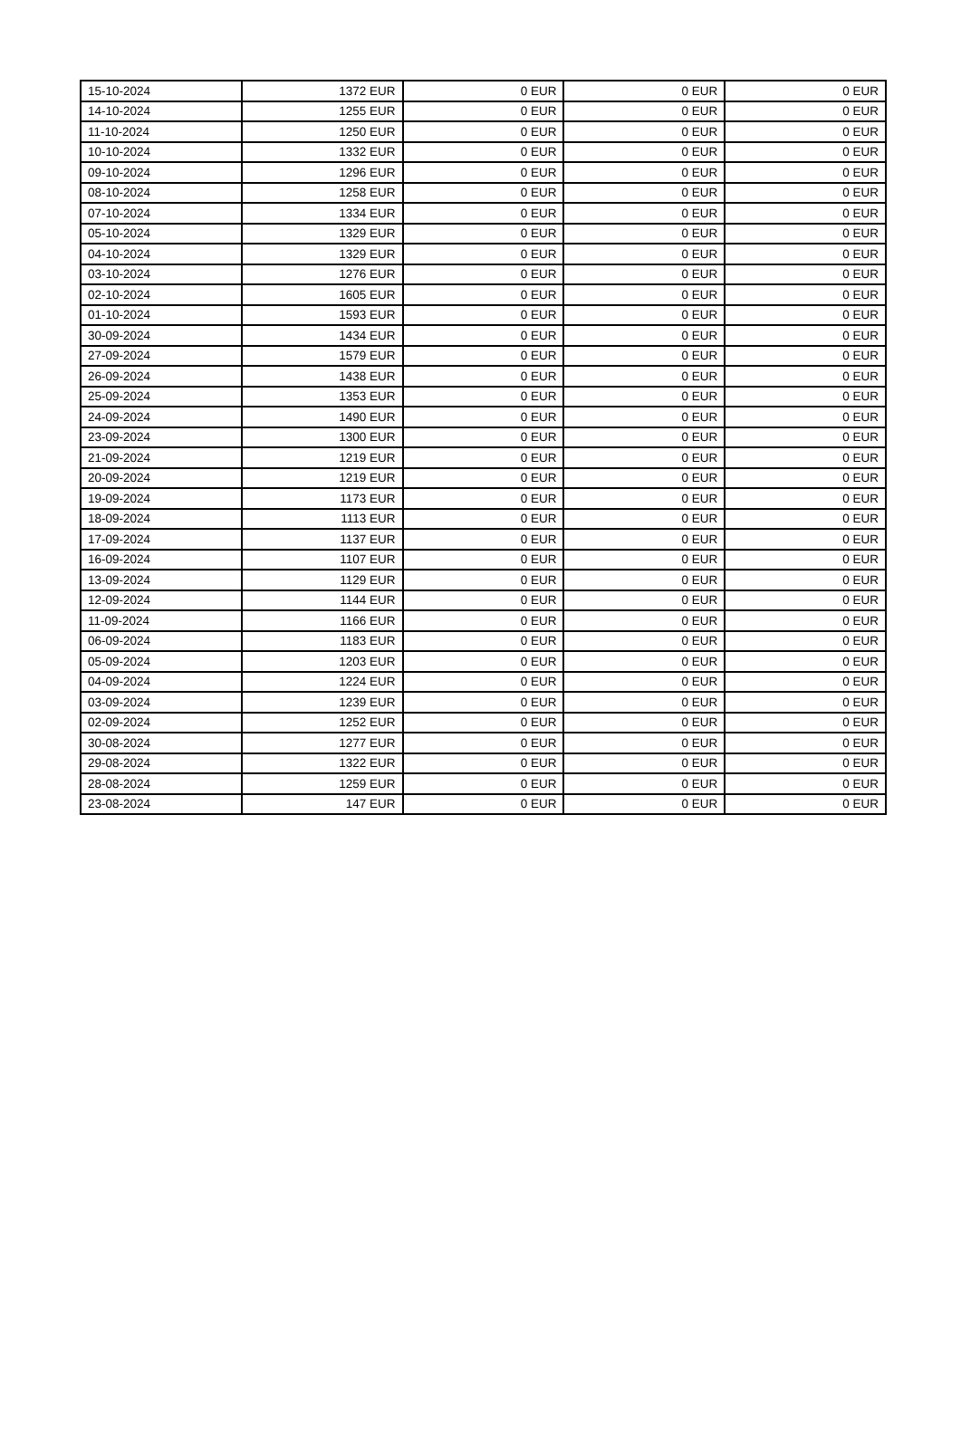| 15-10-2024 | 1372 EUR | 0 EUR | 0 EUR | 0 EUR |
| 14-10-2024 | 1255 EUR | 0 EUR | 0 EUR | 0 EUR |
| 11-10-2024 | 1250 EUR | 0 EUR | 0 EUR | 0 EUR |
| 10-10-2024 | 1332 EUR | 0 EUR | 0 EUR | 0 EUR |
| 09-10-2024 | 1296 EUR | 0 EUR | 0 EUR | 0 EUR |
| 08-10-2024 | 1258 EUR | 0 EUR | 0 EUR | 0 EUR |
| 07-10-2024 | 1334 EUR | 0 EUR | 0 EUR | 0 EUR |
| 05-10-2024 | 1329 EUR | 0 EUR | 0 EUR | 0 EUR |
| 04-10-2024 | 1329 EUR | 0 EUR | 0 EUR | 0 EUR |
| 03-10-2024 | 1276 EUR | 0 EUR | 0 EUR | 0 EUR |
| 02-10-2024 | 1605 EUR | 0 EUR | 0 EUR | 0 EUR |
| 01-10-2024 | 1593 EUR | 0 EUR | 0 EUR | 0 EUR |
| 30-09-2024 | 1434 EUR | 0 EUR | 0 EUR | 0 EUR |
| 27-09-2024 | 1579 EUR | 0 EUR | 0 EUR | 0 EUR |
| 26-09-2024 | 1438 EUR | 0 EUR | 0 EUR | 0 EUR |
| 25-09-2024 | 1353 EUR | 0 EUR | 0 EUR | 0 EUR |
| 24-09-2024 | 1490 EUR | 0 EUR | 0 EUR | 0 EUR |
| 23-09-2024 | 1300 EUR | 0 EUR | 0 EUR | 0 EUR |
| 21-09-2024 | 1219 EUR | 0 EUR | 0 EUR | 0 EUR |
| 20-09-2024 | 1219 EUR | 0 EUR | 0 EUR | 0 EUR |
| 19-09-2024 | 1173 EUR | 0 EUR | 0 EUR | 0 EUR |
| 18-09-2024 | 1113 EUR | 0 EUR | 0 EUR | 0 EUR |
| 17-09-2024 | 1137 EUR | 0 EUR | 0 EUR | 0 EUR |
| 16-09-2024 | 1107 EUR | 0 EUR | 0 EUR | 0 EUR |
| 13-09-2024 | 1129 EUR | 0 EUR | 0 EUR | 0 EUR |
| 12-09-2024 | 1144 EUR | 0 EUR | 0 EUR | 0 EUR |
| 11-09-2024 | 1166 EUR | 0 EUR | 0 EUR | 0 EUR |
| 06-09-2024 | 1183 EUR | 0 EUR | 0 EUR | 0 EUR |
| 05-09-2024 | 1203 EUR | 0 EUR | 0 EUR | 0 EUR |
| 04-09-2024 | 1224 EUR | 0 EUR | 0 EUR | 0 EUR |
| 03-09-2024 | 1239 EUR | 0 EUR | 0 EUR | 0 EUR |
| 02-09-2024 | 1252 EUR | 0 EUR | 0 EUR | 0 EUR |
| 30-08-2024 | 1277 EUR | 0 EUR | 0 EUR | 0 EUR |
| 29-08-2024 | 1322 EUR | 0 EUR | 0 EUR | 0 EUR |
| 28-08-2024 | 1259 EUR | 0 EUR | 0 EUR | 0 EUR |
| 23-08-2024 | 147 EUR | 0 EUR | 0 EUR | 0 EUR |